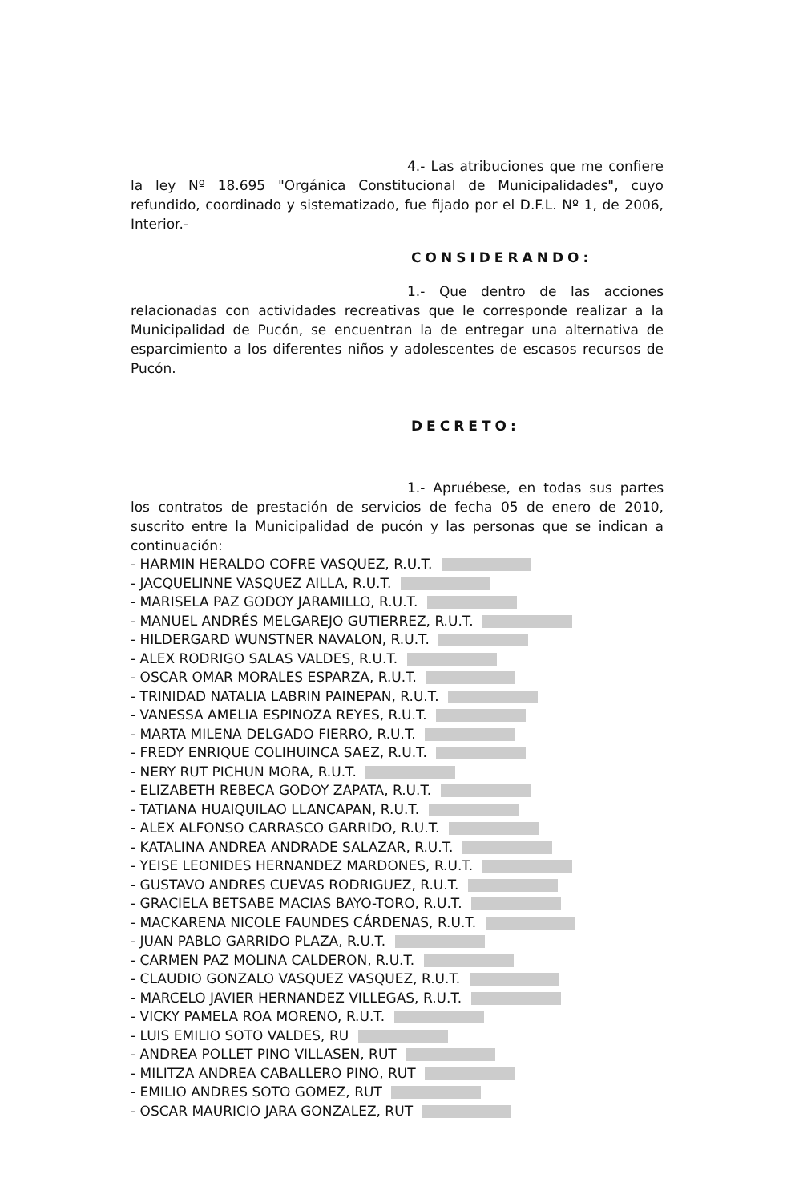4.- Las atribuciones que me confiere la ley Nº 18.695 "Orgánica Constitucional de Municipalidades", cuyo refundido, coordinado y sistematizado, fue fijado por el D.F.L. Nº 1, de 2006, Interior.-
CONSIDERANDO:
1.- Que dentro de las acciones relacionadas con actividades recreativas que le corresponde realizar a la Municipalidad de Pucón, se encuentran la de entregar una alternativa de esparcimiento a los diferentes niños y adolescentes de escasos recursos de Pucón.
DECRETO:
1.- Apruébese, en todas sus partes los contratos de prestación de servicios de fecha 05 de enero de 2010, suscrito entre la Municipalidad de pucón y las personas que se indican a continuación:
- HARMIN HERALDO COFRE VASQUEZ, R.U.T.
- JACQUELINNE VASQUEZ AILLA, R.U.T.
- MARISELA PAZ GODOY JARAMILLO, R.U.T.
- MANUEL ANDRÉS MELGAREJO GUTIERREZ, R.U.T.
- HILDERGARD WUNSTNER NAVALON, R.U.T.
- ALEX RODRIGO SALAS VALDES, R.U.T.
- OSCAR OMAR MORALES ESPARZA, R.U.T.
- TRINIDAD NATALIA LABRIN PAINEPAN, R.U.T.
- VANESSA AMELIA ESPINOZA REYES, R.U.T.
- MARTA MILENA DELGADO FIERRO, R.U.T.
- FREDY ENRIQUE COLIHUINCA SAEZ, R.U.T.
- NERY RUT PICHUN MORA, R.U.T.
- ELIZABETH REBECA GODOY ZAPATA, R.U.T.
- TATIANA HUAIQUILAO LLANCAPAN, R.U.T.
- ALEX ALFONSO CARRASCO GARRIDO, R.U.T.
- KATALINA ANDREA ANDRADE SALAZAR, R.U.T.
- YEISE LEONIDES HERNANDEZ MARDONES, R.U.T.
- GUSTAVO ANDRES CUEVAS RODRIGUEZ, R.U.T.
- GRACIELA BETSABE MACIAS BAYO-TORO, R.U.T.
- MACKARENA NICOLE FAUNDES CÁRDENAS, R.U.T.
- JUAN PABLO GARRIDO PLAZA, R.U.T.
- CARMEN PAZ MOLINA CALDERON, R.U.T.
- CLAUDIO GONZALO VASQUEZ VASQUEZ, R.U.T.
- MARCELO JAVIER HERNANDEZ VILLEGAS, R.U.T.
- VICKY PAMELA ROA MORENO, R.U.T.
- LUIS EMILIO SOTO VALDES, RU
- ANDREA POLLET PINO VILLASEN, RUT
- MILITZA ANDREA CABALLERO PINO, RUT
- EMILIO ANDRES SOTO GOMEZ, RUT
- OSCAR MAURICIO JARA GONZALEZ, RUT